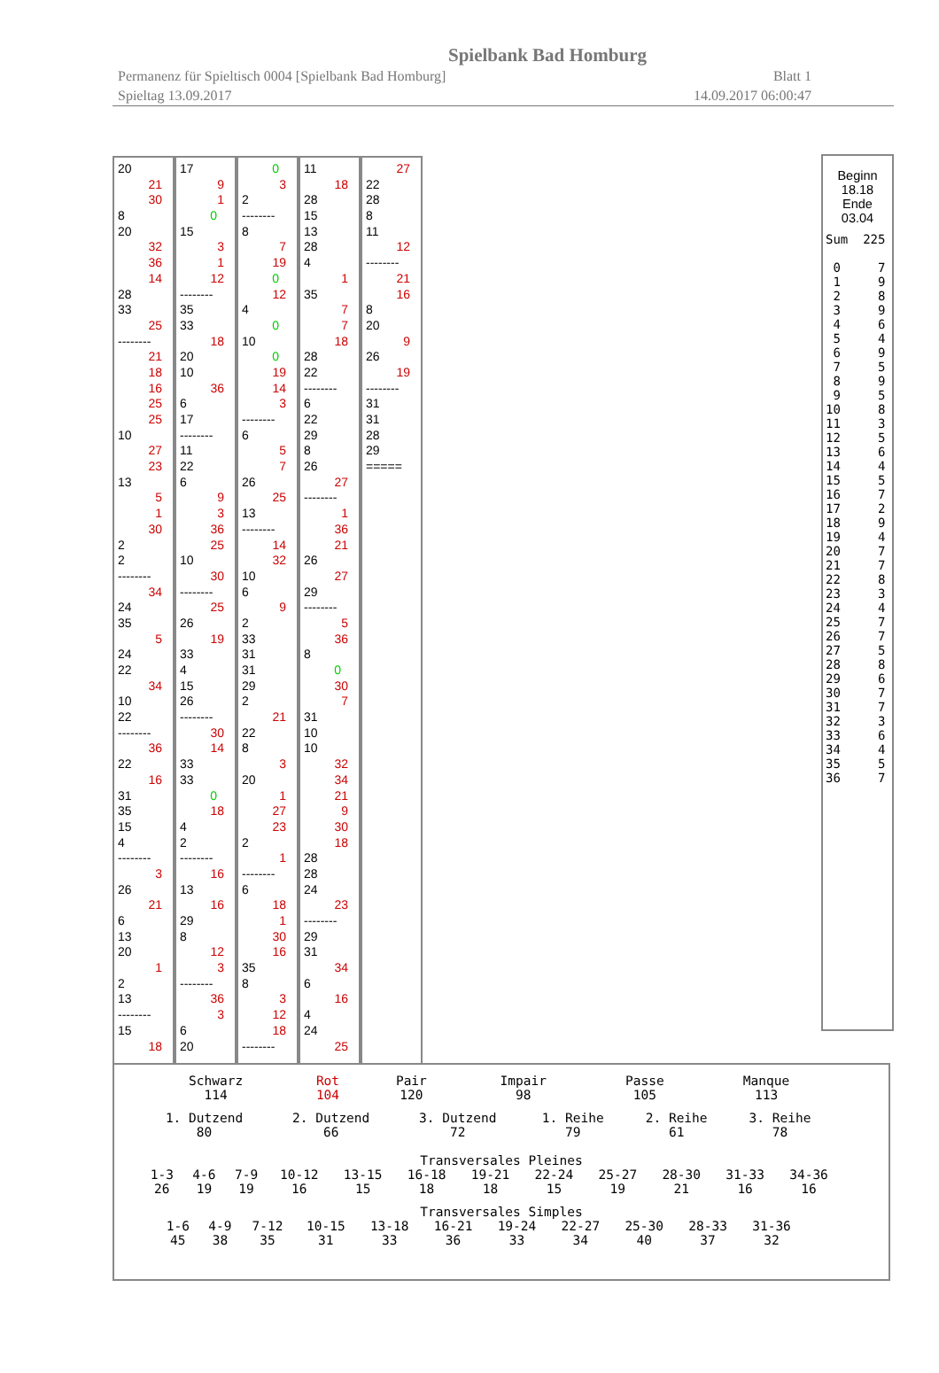Spielbank Bad Homburg
Permanenz für Spieltisch 0004 [Spielbank Bad Homburg] Blatt 1
Spieltag 13.09.2017 14.09.2017 06:00:47
20
21
30
8
20
32
36
14
28
33
25
--------
21
18
16
25
25
10
27
23
13
5
1
30
2
2
--------
34
24
35
5
24
22
34
10
22
--------
36
22
16
31
35
15
4
--------
3
26
21
6
13
20
1
2
13
--------
15
18
17
9
1
0
15
3
1
12
--------
35
33
18
20
10
36
6
17
--------
11
22
6
9
3
36
25
10
30
--------
25
26
19
33
4
15
26
--------
30
14
33
33
0
18
4
2
--------
16
13
16
29
8
12
3
--------
36
3
6
20
0
3
2
--------
8
7
19
0
12
4
0
10
0
19
14
3
--------
6
5
7
26
25
13
--------
14
32
10
6
9
2
33
31
31
29
2
21
22
8
3
20
1
27
23
2
1
--------
6
18
1
30
16
35
8
3
12
18
--------
11
18
28
15
13
28
4
1
35
7
7
18
28
22
--------
6
22
29
8
26
27
--------
1
36
21
26
27
29
--------
5
36
8
0
30
7
31
10
10
32
34
21
9
30
18
28
28
24
23
--------
29
31
34
6
16
4
24
25
27
22
28
8
11
12
--------
21
16
8
20
9
26
19
--------
31
31
28
29
=====
Beginn
18.18
Ende
03.04
Sum  225

 0     7
 1     9
 2     8
 3     9
 4     6
 5     4
 6     9
 7     5
 8     9
 9     5
10     8
11     3
12     5
13     6
14     4
15     5
16     7
17     2
18     9
19     4
20     7
21     7
22     8
23     3
24     4
25     7
26     7
27     5
28     8
29     6
30     7
31     7
32     3
33     6
34     4
35     5
36     7
| Schwarz 114 | Rot 104 | Pair 120 | Impair 98 | Passe 105 | Manque 113 |
| 1. Dutzend 80 | 2. Dutzend 66 | 3. Dutzend 72 | 1. Reihe 79 | 2. Reihe 61 | 3. Reihe 78 |
Transversales Pleines
| 1-3 26 | 4-6 19 | 7-9 19 | 10-12 16 | 13-15 15 | 16-18 18 | 19-21 18 | 22-24 15 | 25-27 19 | 28-30 21 | 31-33 16 | 34-36 16 |
Transversales Simples
| 1-6 45 | 4-9 38 | 7-12 35 | 10-15 31 | 13-18 33 | 16-21 36 | 19-24 33 | 22-27 34 | 25-30 40 | 28-33 37 | 31-36 32 |